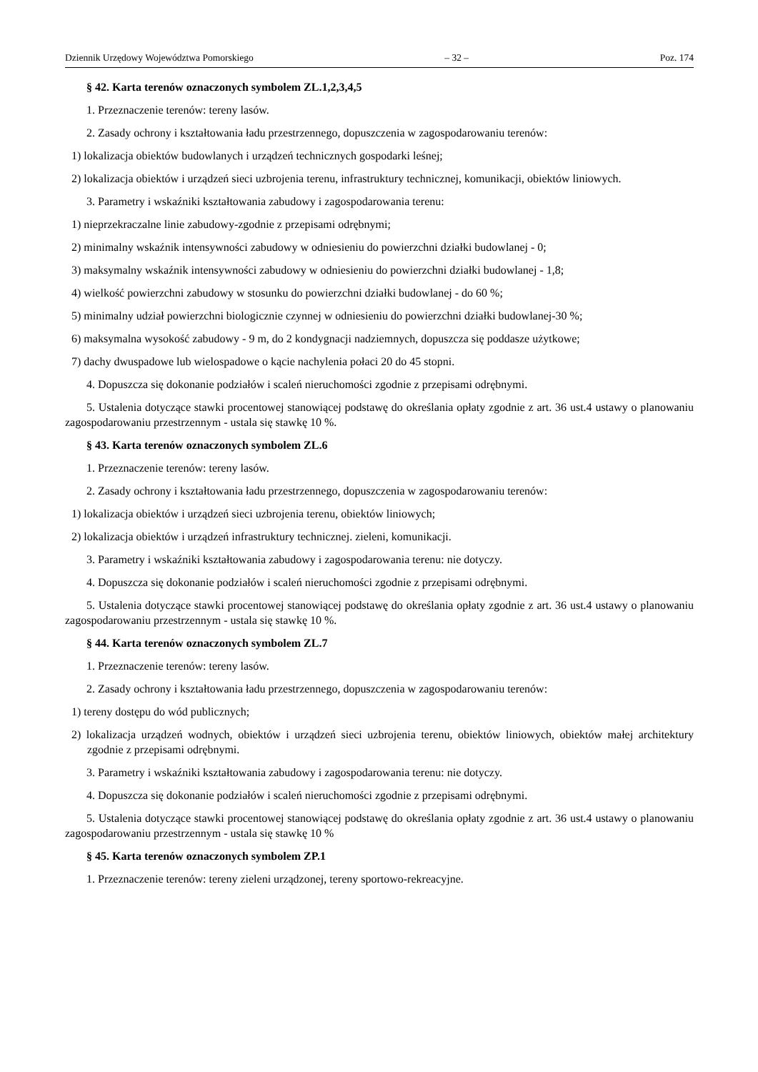Dziennik Urzędowy Województwa Pomorskiego – 32 – Poz. 174
§ 42. Karta terenów oznaczonych symbolem ZL.1,2,3,4,5
1. Przeznaczenie terenów: tereny lasów.
2. Zasady ochrony i kształtowania ładu przestrzennego, dopuszczenia w zagospodarowaniu terenów:
1) lokalizacja obiektów budowlanych i urządzeń technicznych gospodarki leśnej;
2) lokalizacja obiektów i urządzeń sieci uzbrojenia terenu, infrastruktury technicznej, komunikacji, obiektów liniowych.
3. Parametry i wskaźniki kształtowania zabudowy i zagospodarowania terenu:
1) nieprzekraczalne linie zabudowy-zgodnie z przepisami odrębnymi;
2) minimalny wskaźnik intensywności zabudowy w odniesieniu do powierzchni działki budowlanej - 0;
3) maksymalny wskaźnik intensywności zabudowy w odniesieniu do powierzchni działki budowlanej - 1,8;
4) wielkość powierzchni zabudowy w stosunku do powierzchni działki budowlanej - do 60 %;
5) minimalny udział powierzchni biologicznie czynnej w odniesieniu do powierzchni działki budowlanej-30 %;
6) maksymalna wysokość zabudowy - 9 m, do 2 kondygnacji nadziemnych, dopuszcza się poddasze użytkowe;
7) dachy dwuspadowe lub wielospadowe o kącie nachylenia połaci 20 do 45 stopni.
4. Dopuszcza się dokonanie podziałów i scaleń nieruchomości zgodnie z przepisami odrębnymi.
5. Ustalenia dotyczące stawki procentowej stanowiącej podstawę do określania opłaty zgodnie z art. 36 ust.4 ustawy o planowaniu zagospodarowaniu przestrzennym - ustala się stawkę 10 %.
§ 43. Karta terenów oznaczonych symbolem ZL.6
1. Przeznaczenie terenów: tereny lasów.
2. Zasady ochrony i kształtowania ładu przestrzennego, dopuszczenia w zagospodarowaniu terenów:
1) lokalizacja obiektów i urządzeń sieci uzbrojenia terenu, obiektów liniowych;
2) lokalizacja obiektów i urządzeń infrastruktury technicznej. zieleni, komunikacji.
3. Parametry i wskaźniki kształtowania zabudowy i zagospodarowania terenu: nie dotyczy.
4. Dopuszcza się dokonanie podziałów i scaleń nieruchomości zgodnie z przepisami odrębnymi.
5. Ustalenia dotyczące stawki procentowej stanowiącej podstawę do określania opłaty zgodnie z art. 36 ust.4 ustawy o planowaniu zagospodarowaniu przestrzennym - ustala się stawkę 10 %.
§ 44. Karta terenów oznaczonych symbolem ZL.7
1. Przeznaczenie terenów: tereny lasów.
2. Zasady ochrony i kształtowania ładu przestrzennego, dopuszczenia w zagospodarowaniu terenów:
1) tereny dostępu do wód publicznych;
2) lokalizacja urządzeń wodnych, obiektów i urządzeń sieci uzbrojenia terenu, obiektów liniowych, obiektów małej architektury zgodnie z przepisami odrębnymi.
3. Parametry i wskaźniki kształtowania zabudowy i zagospodarowania terenu: nie dotyczy.
4. Dopuszcza się dokonanie podziałów i scaleń nieruchomości zgodnie z przepisami odrębnymi.
5. Ustalenia dotyczące stawki procentowej stanowiącej podstawę do określania opłaty zgodnie z art. 36 ust.4 ustawy o planowaniu zagospodarowaniu przestrzennym - ustala się stawkę 10 %
§ 45. Karta terenów oznaczonych symbolem ZP.1
1. Przeznaczenie terenów: tereny zieleni urządzonej, tereny sportowo-rekreacyjne.